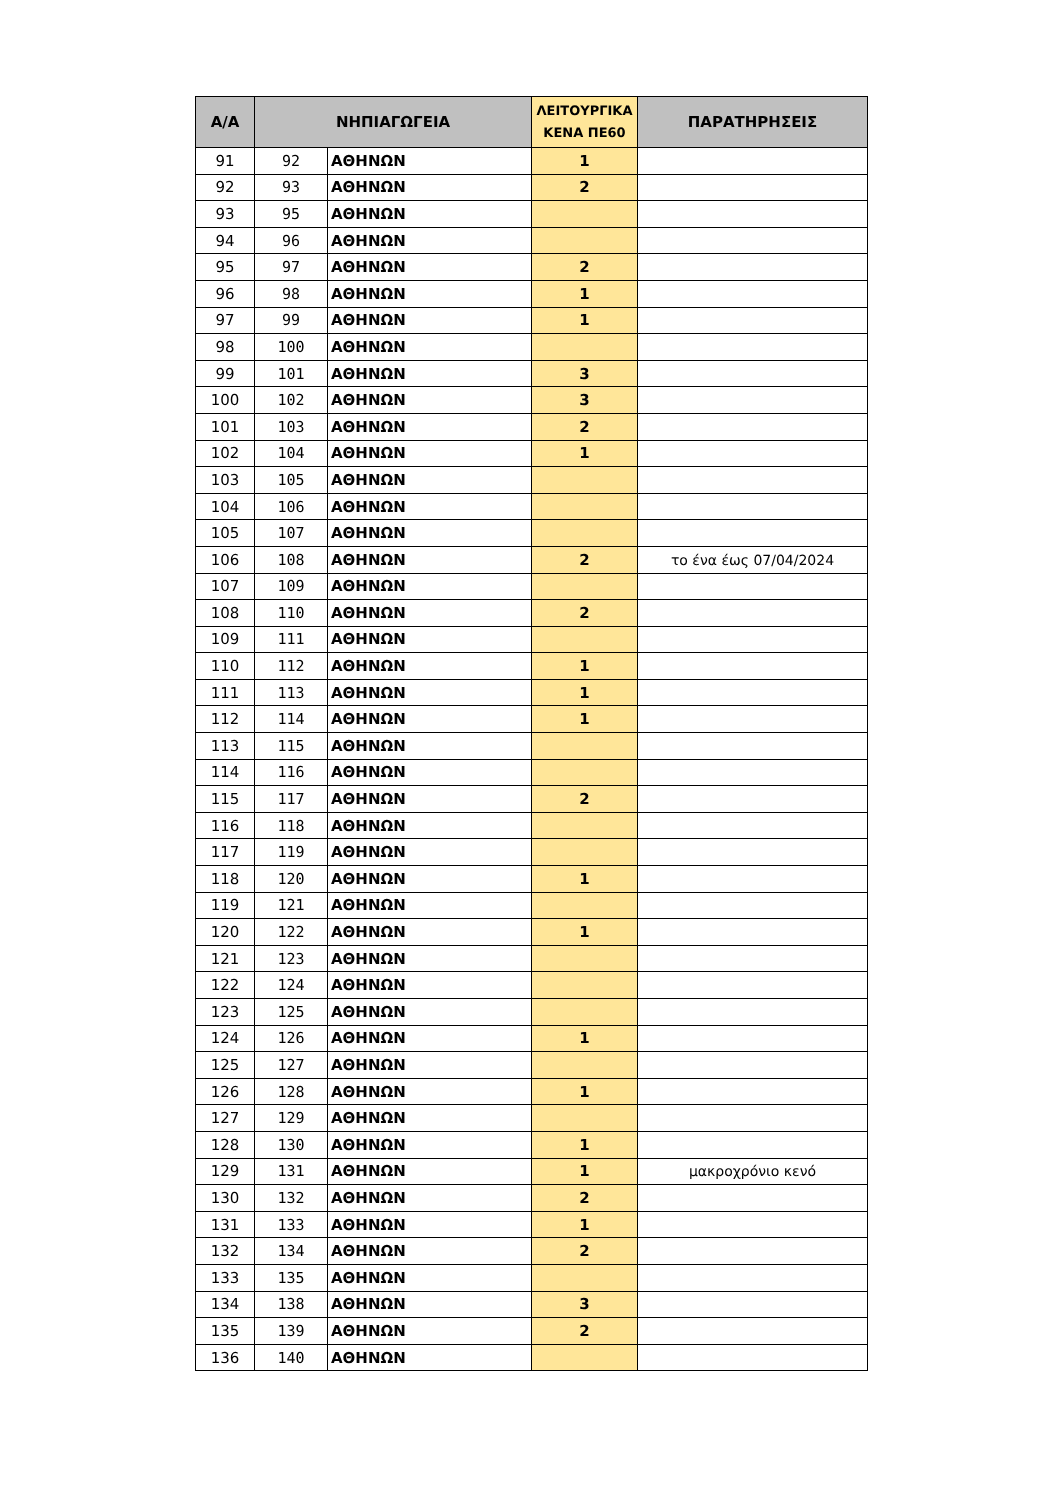| Α/Α | ΝΗΠΙΑΓΩΓΕΙΑ | | ΛΕΙΤΟΥΡΓΙΚΑ ΚΕΝΑ ΠΕ60 | ΠΑΡΑΤΗΡΗΣΕΙΣ |
| --- | --- | --- | --- | --- |
| 91 | 92 | ΑΘΗΝΩΝ | 1 | |
| 92 | 93 | ΑΘΗΝΩΝ | 2 | |
| 93 | 95 | ΑΘΗΝΩΝ | | |
| 94 | 96 | ΑΘΗΝΩΝ | | |
| 95 | 97 | ΑΘΗΝΩΝ | 2 | |
| 96 | 98 | ΑΘΗΝΩΝ | 1 | |
| 97 | 99 | ΑΘΗΝΩΝ | 1 | |
| 98 | 100 | ΑΘΗΝΩΝ | | |
| 99 | 101 | ΑΘΗΝΩΝ | 3 | |
| 100 | 102 | ΑΘΗΝΩΝ | 3 | |
| 101 | 103 | ΑΘΗΝΩΝ | 2 | |
| 102 | 104 | ΑΘΗΝΩΝ | 1 | |
| 103 | 105 | ΑΘΗΝΩΝ | | |
| 104 | 106 | ΑΘΗΝΩΝ | | |
| 105 | 107 | ΑΘΗΝΩΝ | | |
| 106 | 108 | ΑΘΗΝΩΝ | 2 | το ένα έως 07/04/2024 |
| 107 | 109 | ΑΘΗΝΩΝ | | |
| 108 | 110 | ΑΘΗΝΩΝ | 2 | |
| 109 | 111 | ΑΘΗΝΩΝ | | |
| 110 | 112 | ΑΘΗΝΩΝ | 1 | |
| 111 | 113 | ΑΘΗΝΩΝ | 1 | |
| 112 | 114 | ΑΘΗΝΩΝ | 1 | |
| 113 | 115 | ΑΘΗΝΩΝ | | |
| 114 | 116 | ΑΘΗΝΩΝ | | |
| 115 | 117 | ΑΘΗΝΩΝ | 2 | |
| 116 | 118 | ΑΘΗΝΩΝ | | |
| 117 | 119 | ΑΘΗΝΩΝ | | |
| 118 | 120 | ΑΘΗΝΩΝ | 1 | |
| 119 | 121 | ΑΘΗΝΩΝ | | |
| 120 | 122 | ΑΘΗΝΩΝ | 1 | |
| 121 | 123 | ΑΘΗΝΩΝ | | |
| 122 | 124 | ΑΘΗΝΩΝ | | |
| 123 | 125 | ΑΘΗΝΩΝ | | |
| 124 | 126 | ΑΘΗΝΩΝ | 1 | |
| 125 | 127 | ΑΘΗΝΩΝ | | |
| 126 | 128 | ΑΘΗΝΩΝ | 1 | |
| 127 | 129 | ΑΘΗΝΩΝ | | |
| 128 | 130 | ΑΘΗΝΩΝ | 1 | |
| 129 | 131 | ΑΘΗΝΩΝ | 1 | μακροχρόνιο κενό |
| 130 | 132 | ΑΘΗΝΩΝ | 2 | |
| 131 | 133 | ΑΘΗΝΩΝ | 1 | |
| 132 | 134 | ΑΘΗΝΩΝ | 2 | |
| 133 | 135 | ΑΘΗΝΩΝ | | |
| 134 | 138 | ΑΘΗΝΩΝ | 3 | |
| 135 | 139 | ΑΘΗΝΩΝ | 2 | |
| 136 | 140 | ΑΘΗΝΩΝ | | |